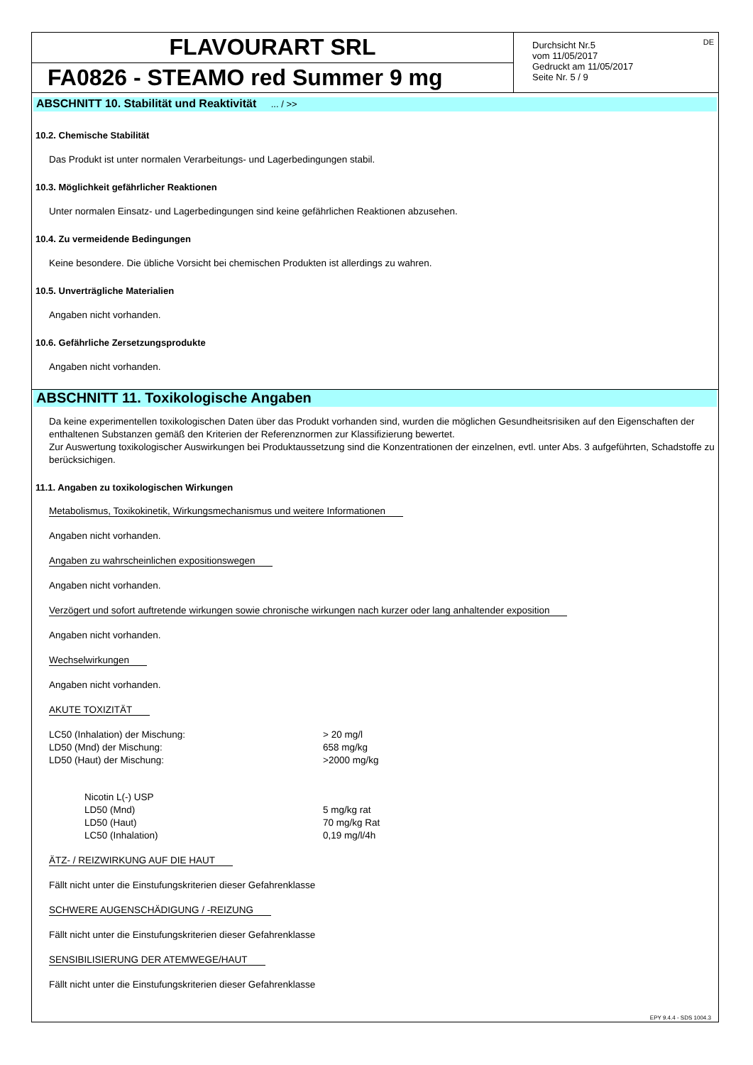FLAVOURART SRL
FA0826 - STEAMO red Summer 9 mg
Durchsicht Nr.5
vom 11/05/2017
Gedruckt am 11/05/2017
Seite Nr. 5 / 9
DE
ABSCHNITT 10. Stabilität und Reaktivität ... / >>
10.2. Chemische Stabilität
Das Produkt ist unter normalen Verarbeitungs- und Lagerbedingungen stabil.
10.3. Möglichkeit gefährlicher Reaktionen
Unter normalen Einsatz- und Lagerbedingungen sind keine gefährlichen Reaktionen abzusehen.
10.4. Zu vermeidende Bedingungen
Keine besondere. Die übliche Vorsicht bei chemischen Produkten ist allerdings zu wahren.
10.5. Unverträgliche Materialien
Angaben nicht vorhanden.
10.6. Gefährliche Zersetzungsprodukte
Angaben nicht vorhanden.
ABSCHNITT 11. Toxikologische Angaben
Da keine experimentellen toxikologischen Daten über das Produkt vorhanden sind, wurden die möglichen Gesundheitsrisiken auf den Eigenschaften der enthaltenen Substanzen gemäß den Kriterien der Referenznormen zur Klassifizierung bewertet.
Zur Auswertung toxikologischer Auswirkungen bei Produktaussetzung sind die Konzentrationen der einzelnen, evtl. unter Abs. 3 aufgeführten, Schadstoffe zu berücksichigen.
11.1. Angaben zu toxikologischen Wirkungen
Metabolismus, Toxikokinetik, Wirkungsmechanismus und weitere Informationen
Angaben nicht vorhanden.
Angaben zu wahrscheinlichen expositionswegen
Angaben nicht vorhanden.
Verzögert und sofort auftretende wirkungen sowie chronische wirkungen nach kurzer oder lang anhaltender exposition
Angaben nicht vorhanden.
Wechselwirkungen
Angaben nicht vorhanden.
AKUTE TOXIZITÄT
LC50 (Inhalation) der Mischung: > 20 mg/l
LD50 (Mnd) der Mischung: 658 mg/kg
LD50 (Haut) der Mischung: >2000 mg/kg
Nicotin L(-) USP
LD50 (Mnd) 5 mg/kg rat
LD50 (Haut) 70 mg/kg Rat
LC50 (Inhalation) 0,19 mg/l/4h
ÄTZ- / REIZWIRKUNG AUF DIE HAUT
Fällt nicht unter die Einstufungskriterien dieser Gefahrenklasse
SCHWERE AUGENSCHÄDIGUNG / -REIZUNG
Fällt nicht unter die Einstufungskriterien dieser Gefahrenklasse
SENSIBILISIERUNG DER ATEMWEGE/HAUT
Fällt nicht unter die Einstufungskriterien dieser Gefahrenklasse
EPY 9.4.4 - SDS 1004.3